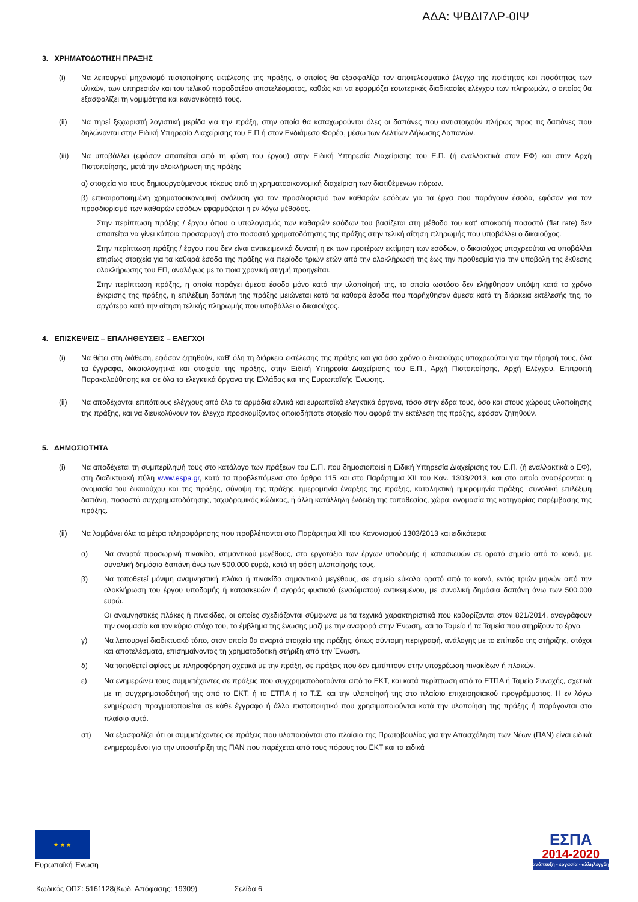ΑΔΑ: ΨΒΔΙ7ΛΡ-0ΙΨ
3. ΧΡΗΜΑΤΟΔΟΤΗΣΗ ΠΡΑΞΗΣ
(i) Να λειτουργεί μηχανισμό πιστοποίησης εκτέλεσης της πράξης, ο οποίος θα εξασφαλίζει τον αποτελεσματικό έλεγχο της ποιότητας και ποσότητας των υλικών, των υπηρεσιών και του τελικού παραδοτέου αποτελέσματος, καθώς και να εφαρμόζει εσωτερικές διαδικασίες ελέγχου των πληρωμών, ο οποίος θα εξασφαλίζει τη νομιμότητα και κανονικότητά τους.
(ii) Να τηρεί ξεχωριστή λογιστική μερίδα για την πράξη, στην οποία θα καταχωρούνται όλες οι δαπάνες που αντιστοιχούν πλήρως προς τις δαπάνες που δηλώνονται στην Ειδική Υπηρεσία Διαχείρισης του Ε.Π ή στον Ενδιάμεσο Φορέα, μέσω των Δελτίων Δήλωσης Δαπανών.
(iii) Να υποβάλλει (εφόσον απαιτείται από τη φύση του έργου) στην Ειδική Υπηρεσία Διαχείρισης του Ε.Π. (ή εναλλακτικά στον ΕΦ) και στην Αρχή Πιστοποίησης, μετά την ολοκλήρωση της πράξης
α) στοιχεία για τους δημιουργούμενους τόκους από τη χρηματοοικονομική διαχείριση των διατιθέμενων πόρων.
β) επικαιροποιημένη χρηματοοικονομική ανάλυση για τον προσδιορισμό των καθαρών εσόδων για τα έργα που παράγουν έσοδα, εφόσον για τον προσδιορισμό των καθαρών εσόδων εφαρμόζεται η εν λόγω μέθοδος.
Στην περίπτωση πράξης / έργου όπου ο υπολογισμός των καθαρών εσόδων του βασίζεται στη μέθοδο του κατ' αποκοπή ποσοστό (flat rate) δεν απαιτείται να γίνει κάποια προσαρμογή στο ποσοστό χρηματοδότησης της πράξης στην τελική αίτηση πληρωμής που υποβάλλει ο δικαιούχος.
Στην περίπτωση πράξης / έργου που δεν είναι αντικειμενικά δυνατή η εκ των προτέρων εκτίμηση των εσόδων, ο δικαιούχος υποχρεούται να υποβάλλει ετησίως στοιχεία για τα καθαρά έσοδα της πράξης για περίοδο τριών ετών από την ολοκλήρωσή της έως την προθεσμία για την υποβολή της έκθεσης ολοκλήρωσης του ΕΠ, αναλόγως με το ποια χρονική στιγμή προηγείται.
Στην περίπτωση πράξης, η οποία παράγει άμεσα έσοδα μόνο κατά την υλοποίησή της, τα οποία ωστόσο δεν ελήφθησαν υπόψη κατά το χρόνο έγκρισης της πράξης, η επιλέξιμη δαπάνη της πράξης μειώνεται κατά τα καθαρά έσοδα που παρήχθησαν άμεσα κατά τη διάρκεια εκτέλεσής της, το αργότερο κατά την αίτηση τελικής πληρωμής που υποβάλλει ο δικαιούχος.
4. ΕΠΙΣΚΕΨΕΙΣ – ΕΠΑΛΗΘΕΥΣΕΙΣ – ΕΛΕΓΧΟΙ
(i) Να θέτει στη διάθεση, εφόσον ζητηθούν, καθ' όλη τη διάρκεια εκτέλεσης της πράξης και για όσο χρόνο ο δικαιούχος υποχρεούται για την τήρησή τους, όλα τα έγγραφα, δικαιολογητικά και στοιχεία της πράξης, στην Ειδική Υπηρεσία Διαχείρισης του Ε.Π., Αρχή Πιστοποίησης, Αρχή Ελέγχου, Επιτροπή Παρακολούθησης και σε όλα τα ελεγκτικά όργανα της Ελλάδας και της Ευρωπαϊκής Ένωσης.
(ii) Να αποδέχονται επιτόπιους ελέγχους από όλα τα αρμόδια εθνικά και ευρωπαϊκά ελεγκτικά όργανα, τόσο στην έδρα τους, όσο και στους χώρους υλοποίησης της πράξης, και να διευκολύνουν τον έλεγχο προσκομίζοντας οποιοδήποτε στοιχείο που αφορά την εκτέλεση της πράξης, εφόσον ζητηθούν.
5. ΔΗΜΟΣΙΟΤΗΤΑ
(i) Να αποδέχεται τη συμπερίληψή τους στο κατάλογο των πράξεων του Ε.Π. που δημοσιοποιεί η Ειδική Υπηρεσία Διαχείρισης του Ε.Π. (ή εναλλακτικά ο ΕΦ), στη διαδικτυακή πύλη www.espa.gr, κατά τα προβλεπόμενα στο άρθρο 115 και στο Παράρτημα XII του Καν. 1303/2013, και στο οποίο αναφέρονται: η ονομασία του δικαιούχου και της πράξης, σύνοψη της πράξης, ημερομηνία έναρξης της πράξης, καταληκτική ημερομηνία πράξης, συνολική επιλέξιμη δαπάνη, ποσοστό συγχρηματοδότησης, ταχυδρομικός κώδικας, ή άλλη κατάλληλη ένδειξη της τοποθεσίας, χώρα, ονομασία της κατηγορίας παρέμβασης της πράξης.
(ii) Να λαμβάνει όλα τα μέτρα πληροφόρησης που προβλέπονται στο Παράρτημα XII του Κανονισμού 1303/2013 και ειδικότερα:
α) Να αναρτά προσωρινή πινακίδα, σημαντικού μεγέθους, στο εργοτάξιο των έργων υποδομής ή κατασκευών σε ορατό σημείο από το κοινό, με συνολική δημόσια δαπάνη άνω των 500.000 ευρώ, κατά τη φάση υλοποίησής τους.
β) Να τοποθετεί μόνιμη αναμνηστική πλάκα ή πινακίδα σημαντικού μεγέθους, σε σημείο εύκολα ορατό από το κοινό, εντός τριών μηνών από την ολοκλήρωση του έργου υποδομής ή κατασκευών ή αγοράς φυσικού (ενσώματου) αντικειμένου, με συνολική δημόσια δαπάνη άνω των 500.000 ευρώ.
Οι αναμνηστικές πλάκες ή πινακίδες, οι οποίες σχεδιάζονται σύμφωνα με τα τεχνικά χαρακτηριστικά που καθορίζονται στον 821/2014, αναγράφουν την ονομασία και τον κύριο στόχο του, το έμβλημα της ένωσης μαζί με την αναφορά στην Ένωση, και το Ταμείο ή τα Ταμεία που στηρίζουν το έργο.
γ) Να λειτουργεί διαδικτυακό τόπο, στον οποίο θα αναρτά στοιχεία της πράξης, όπως σύντομη περιγραφή, ανάλογης με το επίπεδο της στήριξης, στόχοι και αποτελέσματα, επισημαίνοντας τη χρηματοδοτική στήριξη από την Ένωση.
δ) Να τοποθετεί αφίσες με πληροφόρηση σχετικά με την πράξη, σε πράξεις που δεν εμπίπτουν στην υποχρέωση πινακίδων ή πλακών.
ε) Να ενημερώνει τους συμμετέχοντες σε πράξεις που συγχρηματοδοτούνται από το ΕΚΤ, και κατά περίπτωση από το ΕΤΠΑ ή Ταμείο Συνοχής, σχετικά με τη συγχρηματοδότησή της από το ΕΚΤ, ή το ΕΤΠΑ ή το Τ.Σ. και την υλοποίησή της στο πλαίσιο επιχειρησιακού προγράμματος. Η εν λόγω ενημέρωση πραγματοποιείται σε κάθε έγγραφο ή άλλο πιστοποιητικό που χρησιμοποιούνται κατά την υλοποίηση της πράξης ή παράγονται στο πλαίσιο αυτό.
στ) Να εξασφαλίζει ότι οι συμμετέχοντες σε πράξεις που υλοποιούνται στο πλαίσιο της Πρωτοβουλίας για την Απασχόληση των Νέων (ΠΑΝ) είναι ειδικά ενημερωμένοι για την υποστήριξη της ΠΑΝ που παρέχεται από τους πόρους του ΕΚΤ και τα ειδικά
★ ★ ★
Ευρωπαϊκή Ένωση
ΕΣΠΑ
2014-2020
ανάπτυξη - εργασία - αλληλεγγύη
Κωδικός ΟΠΣ: 5161128(Κωδ. Απόφασης: 19309) Σελίδα 6